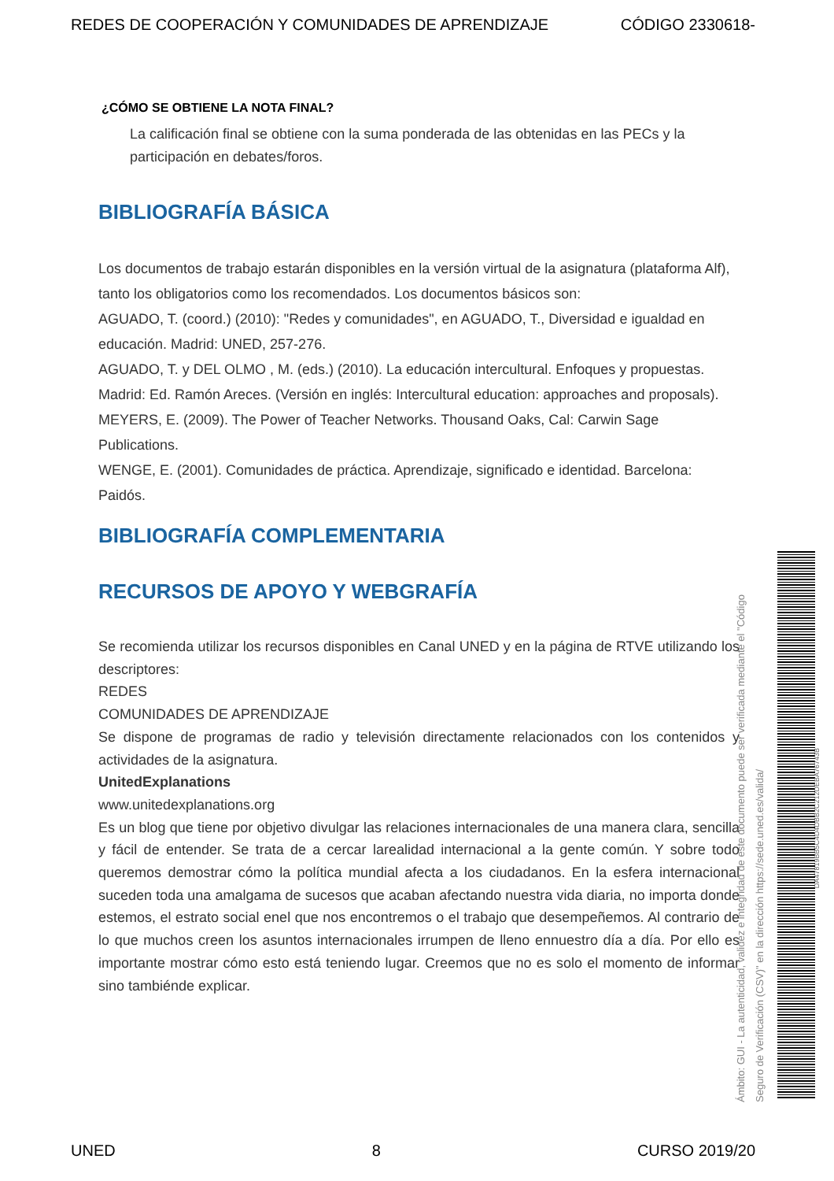REDES DE COOPERACIÓN Y COMUNIDADES DE APRENDIZAJE CÓDIGO 2330618-
¿CÓMO SE OBTIENE LA NOTA FINAL?
La calificación final se obtiene con la suma ponderada de las obtenidas en las PECs y la participación en debates/foros.
BIBLIOGRAFÍA BÁSICA
Los documentos de trabajo estarán disponibles en la versión virtual de la asignatura (plataforma Alf), tanto los obligatorios como los recomendados. Los documentos básicos son:
AGUADO, T. (coord.) (2010): "Redes y comunidades", en AGUADO, T., Diversidad e igualdad en educación. Madrid: UNED, 257-276.
AGUADO, T. y DEL OLMO , M. (eds.) (2010). La educación intercultural. Enfoques y propuestas. Madrid: Ed. Ramón Areces. (Versión en inglés: Intercultural education: approaches and proposals).
MEYERS, E. (2009). The Power of Teacher Networks. Thousand Oaks, Cal: Carwin Sage Publications.
WENGE, E. (2001). Comunidades de práctica. Aprendizaje, significado e identidad. Barcelona: Paidós.
BIBLIOGRAFÍA COMPLEMENTARIA
RECURSOS DE APOYO Y WEBGRAFÍA
Se recomienda utilizar los recursos disponibles en Canal UNED y en la página de RTVE utilizando los descriptores:
REDES
COMUNIDADES DE APRENDIZAJE
Se dispone de programas de radio y televisión directamente relacionados con los contenidos y actividades de la asignatura.
UnitedExplanations
www.unitedexplanations.org
Es un blog que tiene por objetivo divulgar las relaciones internacionales de una manera clara, sencilla y fácil de entender. Se trata de a cercar larealidad internacional a la gente común. Y sobre todo queremos demostrar cómo la política mundial afecta a los ciudadanos. En la esfera internacional suceden toda una amalgama de sucesos que acaban afectando nuestra vida diaria, no importa donde estemos, el estrato social enel que nos encontremos o el trabajo que desempeñemos. Al contrario de lo que muchos creen los asuntos internacionales irrumpen de lleno ennuestro día a día. Por ello es importante mostrar cómo esto está teniendo lugar. Creemos que no es solo el momento de informar sino tambiénde explicar.
Ámbito: GUI - La autenticidad, validez e integridad de este documento puede ser verificada mediante el "Código Seguro de Verificación (CSV)" en la dirección https://sede.uned.es/valida/
DA47819BB5C4D4DBB2C212DEBA76743B
UNED 8 CURSO 2019/20